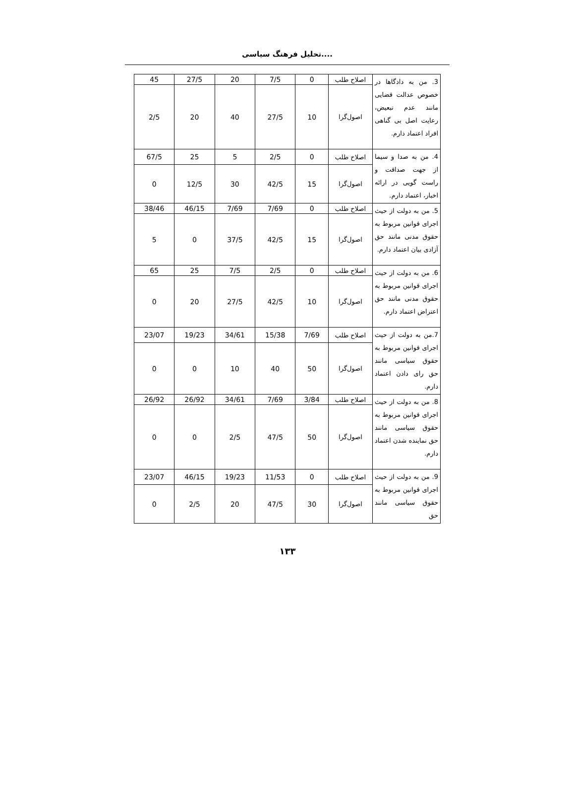تحلیل فرهنگ سیاسی....
| 3. من به دادگاها در خصوص عدالت قضایی مانند عدم تبعیض، رعایت اصل بی گناهی افراد اعتماد دارم. | اصلاح طلب | 0 | 7/5 | 20 | 27/5 | 45 |
| | اصول‌گرا | 10 | 27/5 | 40 | 20 | 2/5 |
| 4. من به صدا و سیما از جهت صداقت و راست گویی در ارائه اخبار، اعتماد دارم. | اصلاح طلب | 0 | 2/5 | 5 | 25 | 67/5 |
| | اصول‌گرا | 15 | 42/5 | 30 | 12/5 | 0 |
| 5. من به دولت از حیث اجرای قوانین مربوط به حقوق مدنی مانند حق آزادی بیان اعتماد دارم. | اصلاح طلب | 0 | 7/69 | 7/69 | 46/15 | 38/46 |
| | اصول‌گرا | 15 | 42/5 | 37/5 | 0 | 5 |
| 6. من به دولت از حیث اجرای قوانین مربوط به حقوق مدنی مانند حق اعتراض اعتماد دارم. | اصلاح طلب | 0 | 2/5 | 7/5 | 25 | 65 |
| | اصول‌گرا | 10 | 42/5 | 27/5 | 20 | 0 |
| 7.من به دولت از حیث اجرای قوانین مربوط به حقوق سیاسی مانند حق رای دادن اعتماد دارم. | اصلاح طلب | 7/69 | 15/38 | 34/61 | 19/23 | 23/07 |
| | اصول‌گرا | 50 | 40 | 10 | 0 | 0 |
| 8. من به دولت از حیث اجرای قوانین مربوط به حقوق سیاسی مانند حق نماینده شدن اعتماد دارم. | اصلاح طلب | 3/84 | 7/69 | 34/61 | 26/92 | 26/92 |
| | اصول‌گرا | 50 | 47/5 | 2/5 | 0 | 0 |
| 9. من به دولت از حیث اجرای قوانین مربوط به حقوق سیاسی مانند حق | اصلاح طلب | 0 | 11/53 | 19/23 | 46/15 | 23/07 |
| | اصول‌گرا | 30 | 47/5 | 20 | 2/5 | 0 |
۱۳۳